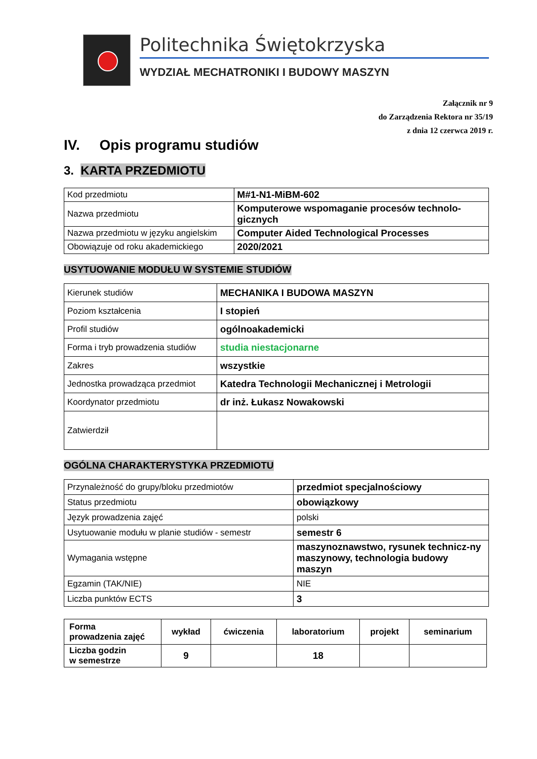Politechnika Świętokrzyska
WYDZIAŁ MECHATRONIKI I BUDOWY MASZYN
Załącznik nr 9
do Zarządzenia Rektora nr 35/19
z dnia 12 czerwca 2019 r.
IV. Opis programu studiów
3. KARTA PRZEDMIOTU
| Kod przedmiotu | M#1-N1-MiBM-602 |
| Nazwa przedmiotu | Komputerowe wspomaganie procesów technolo-gicznych |
| Nazwa przedmiotu w języku angielskim | Computer Aided Technological Processes |
| Obowiązuje od roku akademickiego | 2020/2021 |
USYTUOWANIE MODUŁU W SYSTEMIE STUDIÓW
| Kierunek studiów | MECHANIKA I BUDOWA MASZYN |
| Poziom kształcenia | I stopień |
| Profil studiów | ogólnoakademicki |
| Forma i tryb prowadzenia studiów | studia niestacjonarne |
| Zakres | wszystkie |
| Jednostka prowadząca przedmiot | Katedra Technologii Mechanicznej i Metrologii |
| Koordynator przedmiotu | dr inż. Łukasz Nowakowski |
| Zatwierdził | |
OGÓLNA CHARAKTERYSTYKA PRZEDMIOTU
| Przynależność do grupy/bloku przedmiotów | przedmiot specjalnościowy |
| Status przedmiotu | obowiązkowy |
| Język prowadzenia zajęć | polski |
| Usytuowanie modułu w planie studiów - semestr | semestr 6 |
| Wymagania wstępne | maszynoznawstwo, rysunek technicz-ny maszynowy, technologia budowy maszyn |
| Egzamin (TAK/NIE) | NIE |
| Liczba punktów ECTS | 3 |
| Forma prowadzenia zajęć | wykład | ćwiczenia | laboratorium | projekt | seminarium |
| Liczba godzin w semestrze | 9 | | 18 | | |